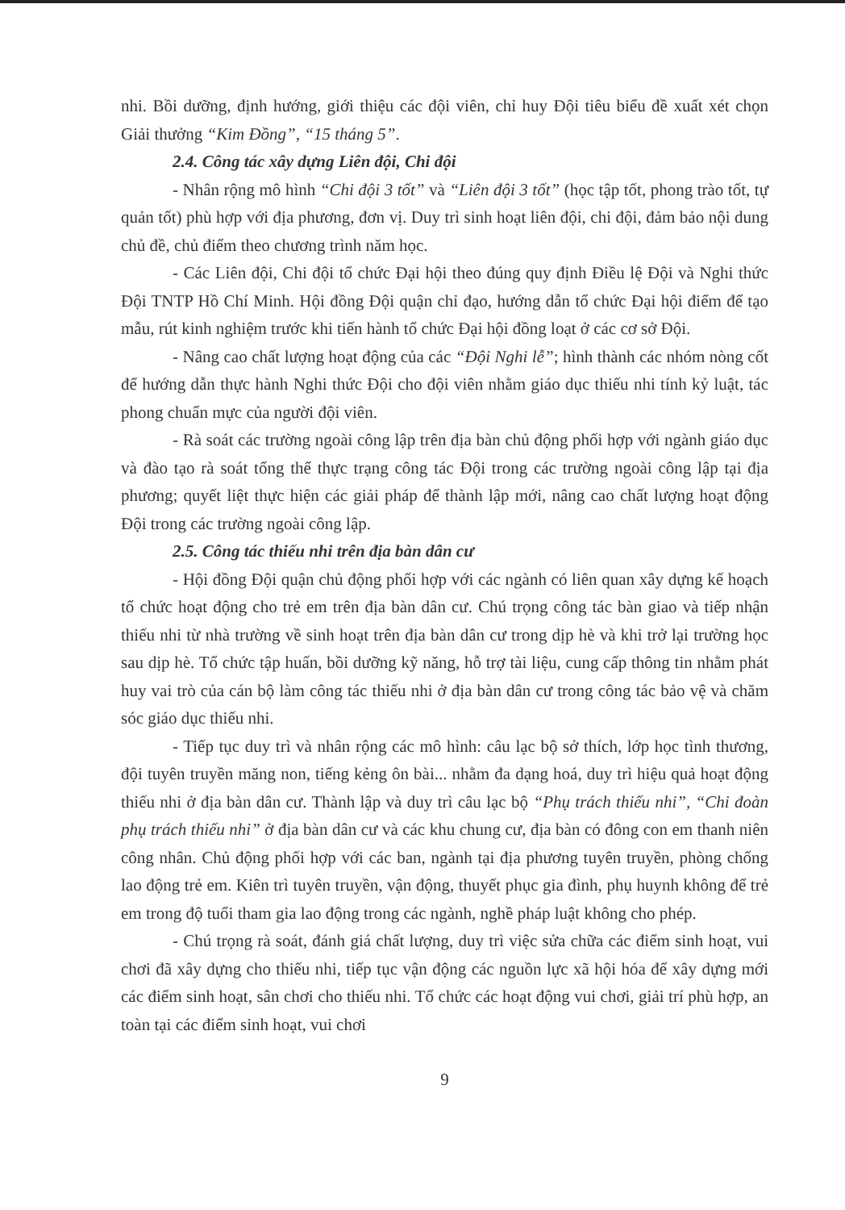nhi. Bồi dưỡng, định hướng, giới thiệu các đội viên, chỉ huy Đội tiêu biểu đề xuất xét chọn Giải thưởng “Kim Đồng”, “15 tháng 5”.
2.4. Công tác xây dựng Liên đội, Chi đội
- Nhân rộng mô hình “Chi đội 3 tốt” và “Liên đội 3 tốt” (học tập tốt, phong trào tốt, tự quản tốt) phù hợp với địa phương, đơn vị. Duy trì sinh hoạt liên đội, chi đội, đảm bảo nội dung chủ đề, chủ điểm theo chương trình năm học.
- Các Liên đội, Chi đội tổ chức Đại hội theo đúng quy định Điều lệ Đội và Nghi thức Đội TNTP Hồ Chí Minh. Hội đồng Đội quận chỉ đạo, hướng dẫn tổ chức Đại hội điểm để tạo mẫu, rút kinh nghiệm trước khi tiến hành tổ chức Đại hội đồng loạt ở các cơ sở Đội.
- Nâng cao chất lượng hoạt động của các “Đội Nghi lễ”; hình thành các nhóm nòng cốt để hướng dẫn thực hành Nghi thức Đội cho đội viên nhằm giáo dục thiếu nhi tính kỷ luật, tác phong chuẩn mực của người đội viên.
- Rà soát các trường ngoài công lập trên địa bàn chủ động phối hợp với ngành giáo dục và đào tạo rà soát tổng thể thực trạng công tác Đội trong các trường ngoài công lập tại địa phương; quyết liệt thực hiện các giải pháp để thành lập mới, nâng cao chất lượng hoạt động Đội trong các trường ngoài công lập.
2.5. Công tác thiếu nhi trên địa bàn dân cư
- Hội đồng Đội quận chủ động phối hợp với các ngành có liên quan xây dựng kế hoạch tổ chức hoạt động cho trẻ em trên địa bàn dân cư. Chú trọng công tác bàn giao và tiếp nhận thiếu nhi từ nhà trường về sinh hoạt trên địa bàn dân cư trong dịp hè và khi trở lại trường học sau dịp hè. Tổ chức tập huấn, bồi dưỡng kỹ năng, hỗ trợ tài liệu, cung cấp thông tin nhằm phát huy vai trò của cán bộ làm công tác thiếu nhi ở địa bàn dân cư trong công tác bảo vệ và chăm sóc giáo dục thiếu nhi.
- Tiếp tục duy trì và nhân rộng các mô hình: câu lạc bộ sở thích, lớp học tình thương, đội tuyên truyền măng non, tiếng kẻng ôn bài... nhằm đa dạng hoá, duy trì hiệu quả hoạt động thiếu nhi ở địa bàn dân cư. Thành lập và duy trì câu lạc bộ “Phụ trách thiếu nhi”, “Chi đoàn phụ trách thiếu nhi” ở địa bàn dân cư và các khu chung cư, địa bàn có đông con em thanh niên công nhân. Chủ động phối hợp với các ban, ngành tại địa phương tuyên truyền, phòng chống lao động trẻ em. Kiên trì tuyên truyền, vận động, thuyết phục gia đình, phụ huynh không để trẻ em trong độ tuổi tham gia lao động trong các ngành, nghề pháp luật không cho phép.
- Chú trọng rà soát, đánh giá chất lượng, duy trì việc sửa chữa các điểm sinh hoạt, vui chơi đã xây dựng cho thiếu nhi, tiếp tục vận động các nguồn lực xã hội hóa để xây dựng mới các điểm sinh hoạt, sân chơi cho thiếu nhi. Tổ chức các hoạt động vui chơi, giải trí phù hợp, an toàn tại các điểm sinh hoạt, vui chơi
9